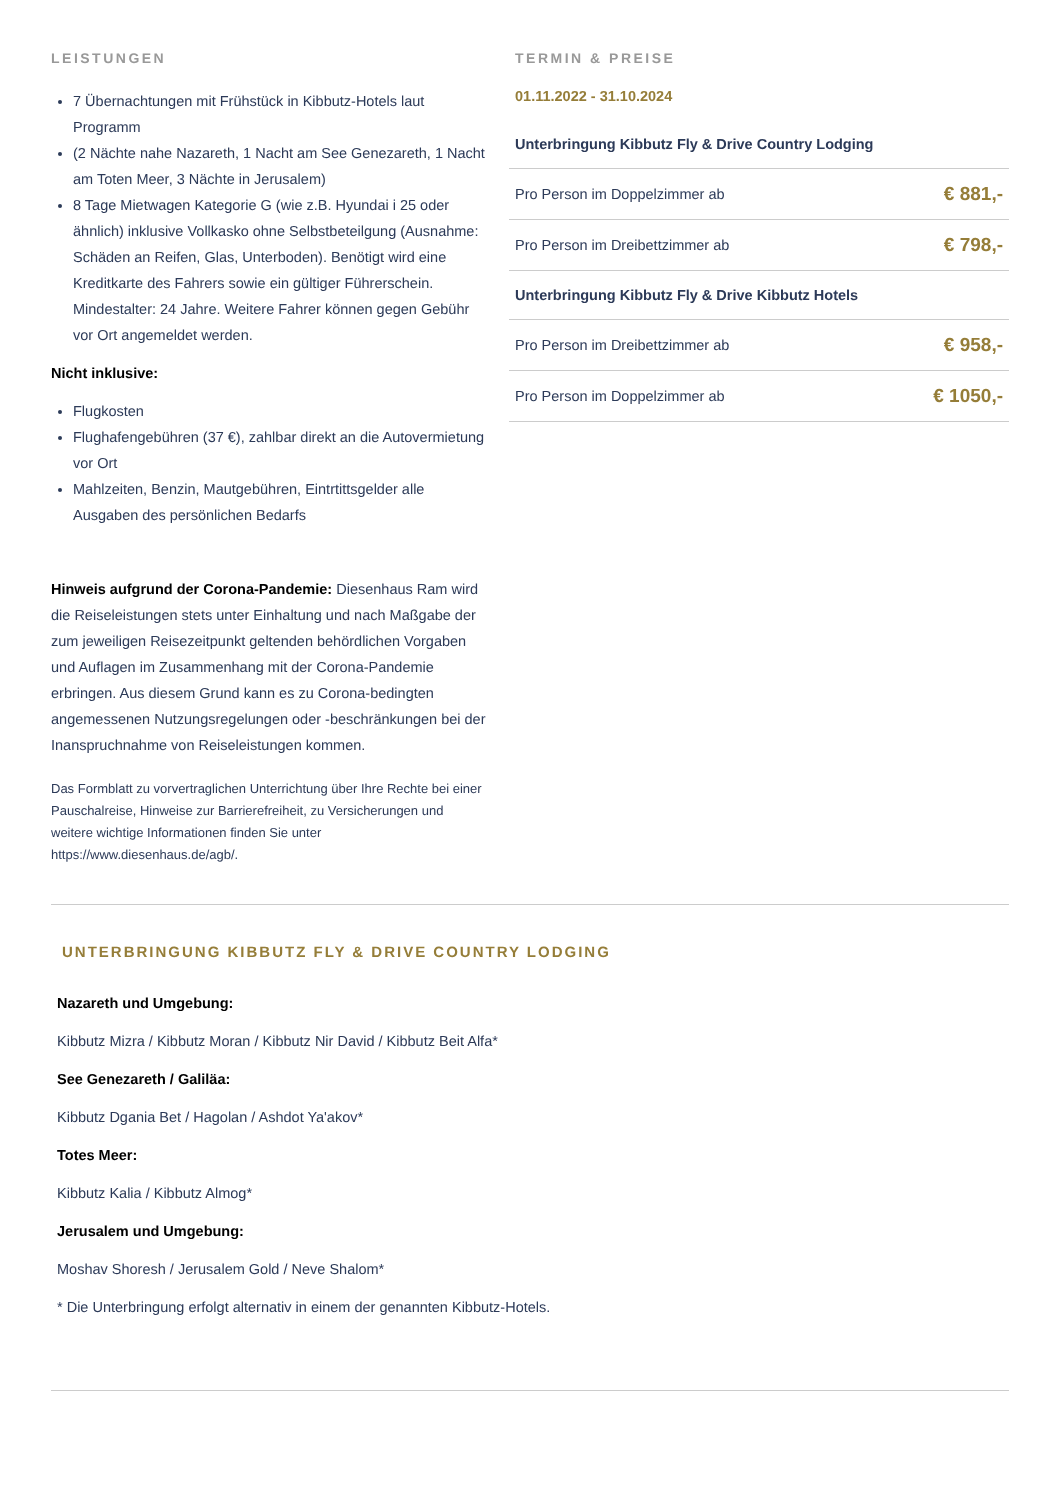LEISTUNGEN
7 Übernachtungen mit Frühstück in Kibbutz-Hotels laut Programm
(2 Nächte nahe Nazareth, 1 Nacht am See Genezareth, 1 Nacht am Toten Meer, 3 Nächte in Jerusalem)
8 Tage Mietwagen Kategorie G (wie z.B. Hyundai i 25 oder ähnlich) inklusive Vollkasko ohne Selbstbeteilgung (Ausnahme: Schäden an Reifen, Glas, Unterboden). Benötigt wird eine Kreditkarte des Fahrers sowie ein gültiger Führerschein. Mindestalter: 24 Jahre. Weitere Fahrer können gegen Gebühr vor Ort angemeldet werden.
Nicht inklusive:
Flugkosten
Flughafengebühren (37 €), zahlbar direkt an die Autovermietung vor Ort
Mahlzeiten, Benzin, Mautgebühren, Eintrtittsgelder alle Ausgaben des persönlichen Bedarfs
Hinweis aufgrund der Corona-Pandemie: Diesenhaus Ram wird die Reiseleistungen stets unter Einhaltung und nach Maßgabe der zum jeweiligen Reisezeitpunkt geltenden behördlichen Vorgaben und Auflagen im Zusammenhang mit der Corona-Pandemie erbringen. Aus diesem Grund kann es zu Corona-bedingten angemessenen Nutzungsregelungen oder -beschränkungen bei der Inanspruchnahme von Reiseleistungen kommen.
Das Formblatt zu vorvertraglichen Unterrichtung über Ihre Rechte bei einer Pauschalreise, Hinweise zur Barrierefreiheit, zu Versicherungen und weitere wichtige Informationen finden Sie unter https://www.diesenhaus.de/agb/.
TERMIN & PREISE
01.11.2022 - 31.10.2024
| Unterbringung Kibbutz Fly & Drive Country Lodging | |
| Pro Person im Doppelzimmer ab | € 881,- |
| Pro Person im Dreibettzimmer ab | € 798,- |
| Unterbringung Kibbutz Fly & Drive Kibbutz Hotels | |
| Pro Person im Dreibettzimmer ab | € 958,- |
| Pro Person im Doppelzimmer ab | € 1050,- |
UNTERBRINGUNG KIBBUTZ FLY & DRIVE COUNTRY LODGING
Nazareth und Umgebung:
Kibbutz Mizra / Kibbutz Moran / Kibbutz Nir David / Kibbutz Beit Alfa*
See Genezareth / Galiläa:
Kibbutz Dgania Bet / Hagolan / Ashdot Ya'akov*
Totes Meer:
Kibbutz Kalia / Kibbutz Almog*
Jerusalem und Umgebung:
Moshav Shoresh / Jerusalem Gold / Neve Shalom*
* Die Unterbringung erfolgt alternativ in einem der genannten Kibbutz-Hotels.